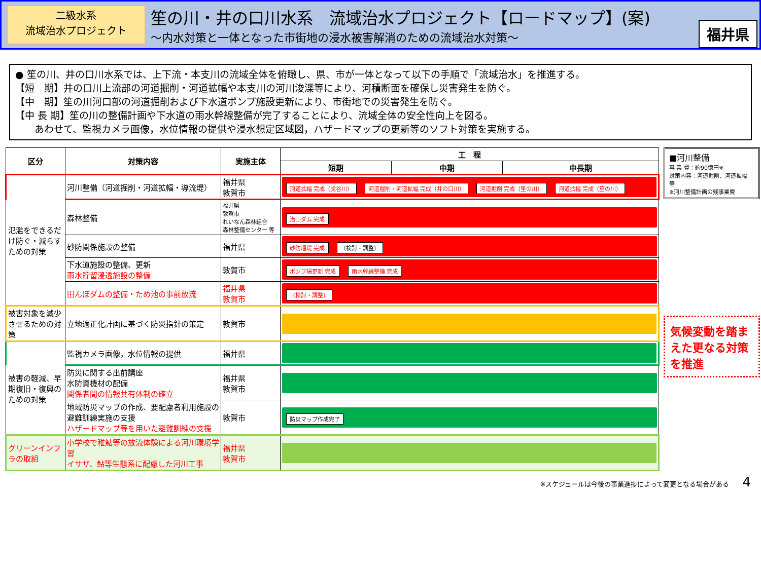二級水系
流域治水プロジェクト
笙の川・井の口川水系　流域治水プロジェクト【ロードマップ】(案)
～内水対策と一体となった市街地の浸水被害解消のための流域治水対策～
福井県
● 笙の川、井の口川水系では、上下流・本支川の流域全体を俯瞰し、県、市が一体となって以下の手順で「流域治水」を推進する。
【短　期】井の口川上流部の河道掘削・河道拡幅や本支川の河川浚渫等により、河積断面を確保し災害発生を防ぐ。
【中　期】笙の川河口部の河道掘削および下水道ポンプ施設更新により、市街地での災害発生を防ぐ。
【中 長 期】笙の川の整備計画や下水道の雨水幹線整備が完了することにより、流域全体の安全性向上を図る。
　　あわせて、監視カメラ画像，水位情報の提供や浸水想定区域図，ハザードマップの更新等のソフト対策を実施する。
| 区分 | 対策内容 | 実施主体 | 工 程 | | |
| --- | --- | --- | --- | --- | --- |
| | | | 短期 | 中期 | 中長期 |
| 氾濫をできるだけ防ぐ・減らすための対策 | 河川整備（河道掘削・河道拡幅・導流堤） | 福井県 敦賀市 | 河道拡幅 完成（虎谷川） 河道掘削・河道拡幅 完成（井の口川） 河道掘削 完成（笙の川） 河道拡幅 完成（笙の川） | | |
| | 森林整備 | 福井県 敦賀市 れいなん森林組合 森林整備センター 等 | 治山ダム 完成 | | |
| | 砂防関係施設の整備 | 福井県 | 砂防堰堤 完成 （検討・調整） | | |
| | 下水道施設の整備、更新 雨水貯留浸透施設の整備 | 敦賀市 | ポンプ場更新 完成 雨水幹線整備 完成 | | |
| | 田んぼダムの整備・ため池の事前放流 | 福井県 敦賀市 | （検討・調整） | | |
| 被害対象を減少させるための対策 | 立地適正化計画に基づく防災指針の策定 | 敦賀市 | | | |
| 被害の軽減、早期復旧・復興のための対策 | 監視カメラ画像，水位情報の提供 | 福井県 | | | |
| | 防災に関する出前講座 水防資機材の配備 関係者間の情報共有体制の確立 | 福井県 敦賀市 | | | |
| | 地域防災マップの作成、要配慮者利用施設の避難訓練実施の支援 ハザードマップ等を用いた避難訓練の支援 | 敦賀市 | 防災マップ作成完了 | | |
| グリーンインフラの取組 | 小学校で稚鮎等の放流体験による河川環境学習 イサザ、鮎等生態系に配慮した河川工事 | 福井県 敦賀市 | | | |
■河川整備
事 業 費：約90億円※
対策内容：河道掘削、河道拡幅　等
※河川整備計画の残事業費
気候変動を踏まえた更なる対策を推進
※スケジュールは今後の事業進捗によって変更となる場合がある　　4